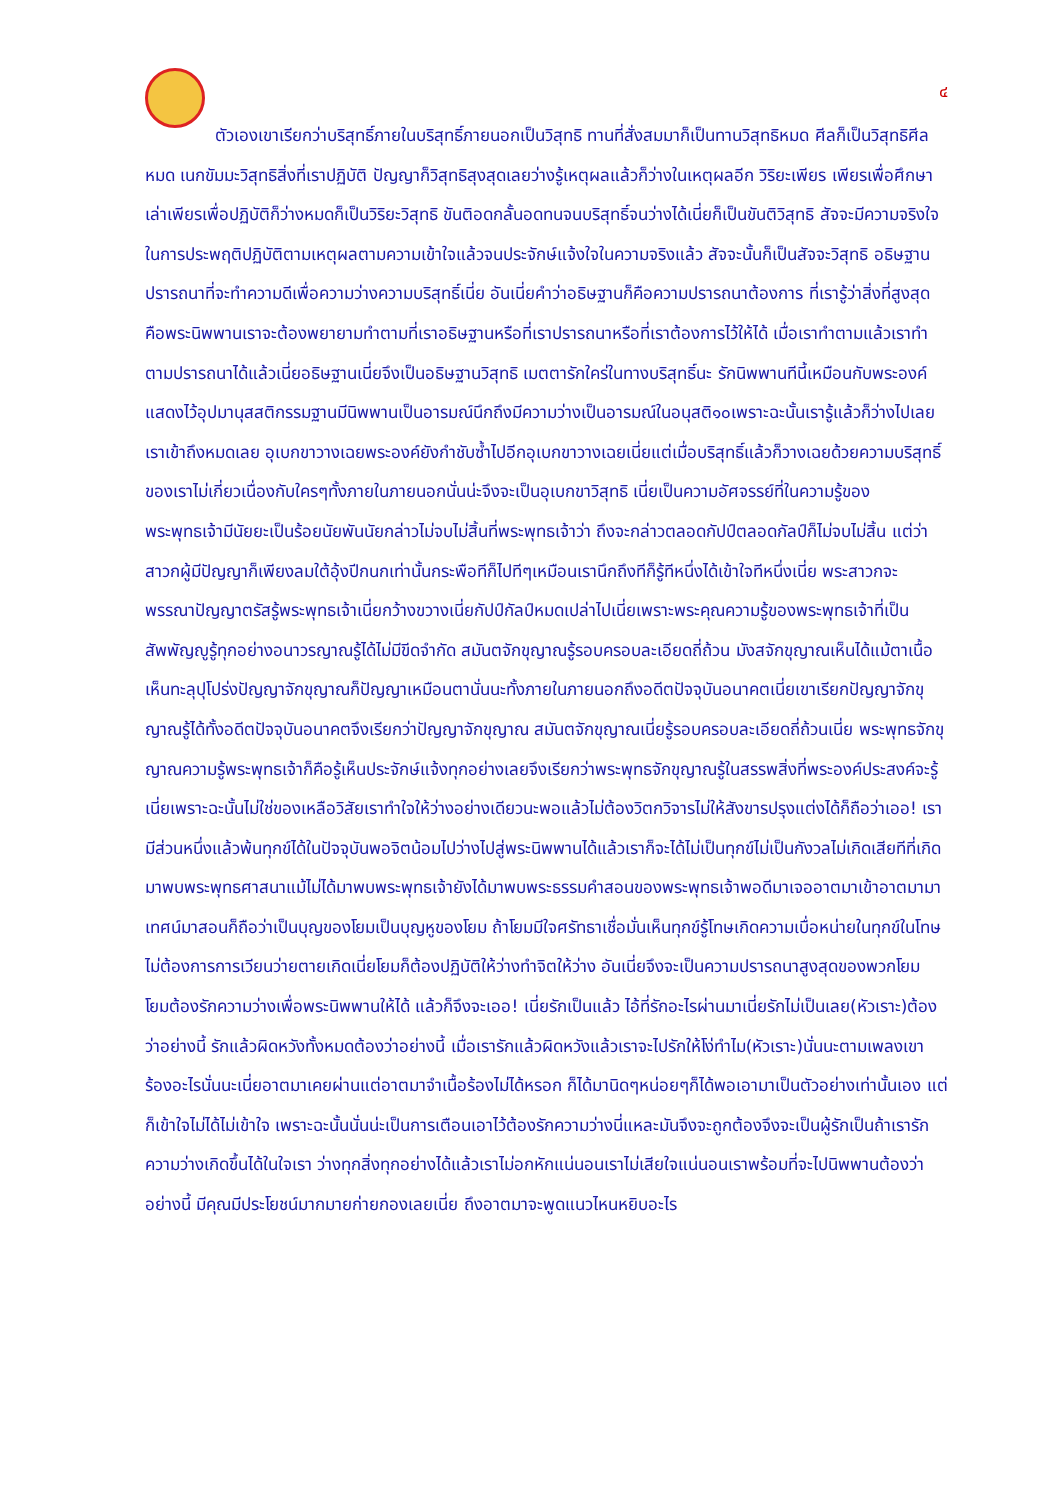๔
ตัวเองเขาเรียกว่าบริสุทธิ์ภายในบริสุทธิ์ภายนอกเป็นวิสุทธิ ทานที่สั่งสมมาก็เป็นทานวิสุทธิหมด ศีลก็เป็นวิสุทธิศีลหมด เนกขัมมะวิสุทธิสิ่งที่เราปฏิบัติ ปัญญาก็วิสุทธิสุงสุดเลยว่างรู้เหตุผลแล้วก็ว่างในเหตุผลอีก วิริยะเพียร เพียรเพื่อศึกษาเล่าเพียรเพื่อปฏิบัติก็ว่างหมดก็เป็นวิริยะวิสุทธิ ขันติอดกลั้นอดทนจนบริสุทธิ์จนว่างได้เนี่ยก็เป็นขันติวิสุทธิ สัจจะมีความจริงใจในการประพฤติปฏิบัติตามเหตุผลตามความเข้าใจแล้วจนประจักษ์แจ้งใจในความจริงแล้ว สัจจะนั้นก็เป็นสัจจะวิสุทธิ อธิษฐานปรารถนาที่จะทำความดีเพื่อความว่างความบริสุทธิ์เนี่ย อันเนี่ยคำว่าอธิษฐานก็คือความปรารถนาต้องการ ที่เรารู้ว่าสิ่งที่สูงสุดคือพระนิพพานเราจะต้องพยายามทำตามที่เราอธิษฐานหรือที่เราปรารถนาหรือที่เราต้องการไว้ให้ได้ เมื่อเราทำตามแล้วเราทำตามปรารถนาได้แล้วเนี่ยอธิษฐานเนี่ยจึงเป็นอธิษฐานวิสุทธิ เมตตารักใคร่ในทางบริสุทธิ์นะ รักนิพพานทีนี้เหมือนกับพระองค์แสดงไว้อุปมานุสสติกรรมฐานมีนิพพานเป็นอารมณ์นึกถึงมีความว่างเป็นอารมณ์ในอนุสติ๑๐เพราะฉะนั้นเรารู้แล้วก็ว่างไปเลยเราเข้าถึงหมดเลย อุเบกขาวางเฉยพระองค์ยังกำชับซ้ำไปอีกอุเบกขาวางเฉยเนี่ยแต่เมื่อบริสุทธิ์แล้วก็วางเฉยด้วยความบริสุทธิ์ของเราไม่เกี่ยวเนื่องกับใครๆทั้งภายในภายนอกนั่นน่ะจึงจะเป็นอุเบกขาวิสุทธิ เนี่ยเป็นความอัศจรรย์ที่ในความรู้ของพระพุทธเจ้ามีนัยยะเป็นร้อยนัยพันนัยกล่าวไม่จบไม่สิ้นที่พระพุทธเจ้าว่า ถึงจะกล่าวตลอดกัปป์ตลอดกัลป์ก็ไม่จบไม่สิ้น แต่ว่าสาวกผู้มีปัญญาก็เพียงลมใต้อุ้งปีกนกเท่านั้นกระพือทีก็ไปทีๆเหมือนเรานึกถึงทีก็รู้ทีหนึ่งได้เข้าใจทีหนึ่งเนี่ย พระสาวกจะพรรณาปัญญาตรัสรู้พระพุทธเจ้าเนี่ยกว้างขวางเนี่ยกัปป์กัลป์หมดเปล่าไปเนี่ยเพราะพระคุณความรู้ของพระพุทธเจ้าที่เป็นสัพพัญญูรู้ทุกอย่างอนาวรญาณรู้ได้ไม่มีขีดจำกัด สมันตจักขุญาณรู้รอบครอบละเอียดถี่ถ้วน มังสจักขุญาณเห็นได้แม้ตาเนื้อเห็นทะลุปุโปร่งปัญญาจักขุญาณก็ปัญญาเหมือนตานั่นนะทั้งภายในภายนอกถึงอดีตปัจจุบันอนาคตเนี่ยเขาเรียกปัญญาจักขุญาณรู้ได้ทั้งอดีตปัจจุบันอนาคตจึงเรียกว่าปัญญาจักขุญาณ สมันตจักขุญาณเนี่ยรู้รอบครอบละเอียดถี่ถ้วนเนี่ย พระพุทธจักขุญาณความรู้พระพุทธเจ้าก็คือรู้เห็นประจักษ์แจ้งทุกอย่างเลยจึงเรียกว่าพระพุทธจักขุญาณรู้ในสรรพสิ่งที่พระองค์ประสงค์จะรู้เนี่ยเพราะฉะนั้นไม่ใช่ของเหลือวิสัยเราทำใจให้ว่างอย่างเดียวนะพอแล้วไม่ต้องวิตกวิจารไม่ให้สังขารปรุงแต่งได้ก็ถือว่าเออ! เรามีส่วนหนึ่งแล้วพ้นทุกข์ได้ในปัจจุบันพอจิตน้อมไปว่างไปสู่พระนิพพานได้แล้วเราก็จะได้ไม่เป็นทุกข์ไม่เป็นกังวลไม่เกิดเสียทีที่เกิดมาพบพระพุทธศาสนาแม้ไม่ได้มาพบพระพุทธเจ้ายังได้มาพบพระธรรมคำสอนของพระพุทธเจ้าพอดีมาเจออาตมาเข้าอาตมามาเทศน์มาสอนก็ถือว่าเป็นบุญของโยมเป็นบุญหูของโยม ถ้าโยมมีใจศรัทธาเชื่อมั่นเห็นทุกข์รู้โทษเกิดความเบื่อหน่ายในทุกข์ในโทษไม่ต้องการการเวียนว่ายตายเกิดเนี่ยโยมก็ต้องปฏิบัติให้ว่างทำจิตให้ว่าง อันเนี่ยจึงจะเป็นความปรารถนาสูงสุดของพวกโยม โยมต้องรักความว่างเพื่อพระนิพพานให้ได้ แล้วก็จึงจะเออ! เนี่ยรักเป็นแล้ว ไอ้ที่รักอะไรผ่านมาเนี่ยรักไม่เป็นเลย(หัวเราะ)ต้องว่าอย่างนี้ รักแล้วผิดหวังทั้งหมดต้องว่าอย่างนี้ เมื่อเรารักแล้วผิดหวังแล้วเราจะไปรักให้โง่ทำไม(หัวเราะ)นั่นนะตามเพลงเขาร้องอะไรนั่นนะเนี่ยอาตมาเคยผ่านแต่อาตมาจำเนื้อร้องไม่ได้หรอก ก็ได้มานิดๆหน่อยๆก็ได้พอเอามาเป็นตัวอย่างเท่านั้นเอง แต่ก็เข้าใจไม่ได้ไม่เข้าใจ เพราะฉะนั้นนั่นน่ะเป็นการเตือนเอาไว้ต้องรักความว่างนี่แหละมันจึงจะถูกต้องจึงจะเป็นผู้รักเป็นถ้าเรารักความว่างเกิดขึ้นได้ในใจเรา ว่างทุกสิ่งทุกอย่างได้แล้วเราไม่อกหักแน่นอนเราไม่เสียใจแน่นอนเราพร้อมที่จะไปนิพพานต้องว่าอย่างนี้ มีคุณมีประโยชน์มากมายก่ายกองเลยเนี่ย ถึงอาตมาจะพูดแนวไหนหยิบอะไร